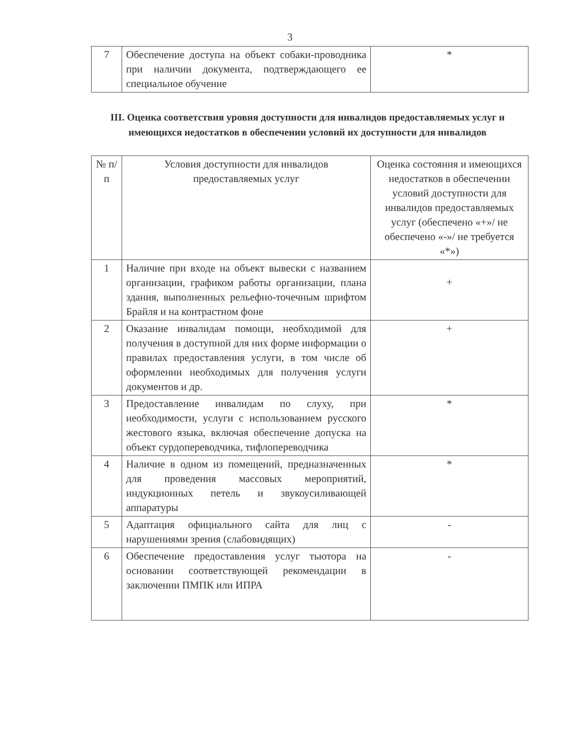3
| 7 | Обеспечение доступа на объект собаки-проводника при наличии документа, подтверждающего ее специальное обучение | * |
III. Оценка соответствия уровня доступности для инвалидов предоставляемых услуг и имеющихся недостатков в обеспечении условий их доступности для инвалидов
| № п/п | Условия доступности для инвалидов предоставляемых услуг | Оценка состояния и имеющихся недостатков в обеспечении условий доступности для инвалидов предоставляемых услуг (обеспечено «+»/ не обеспечено «-»/ не требуется «*») |
| 1 | Наличие при входе на объект вывески с названием организации, графиком работы организации, плана здания, выполненных рельефно-точечным шрифтом Брайля и на контрастном фоне | + |
| 2 | Оказание инвалидам помощи, необходимой для получения в доступной для них форме информации о правилах предоставления услуги, в том числе об оформлении необходимых для получения услуги документов и др. | + |
| 3 | Предоставление инвалидам по слуху, при необходимости, услуги с использованием русского жестового языка, включая обеспечение допуска на объект сурдопереводчика, тифлопереводчика | * |
| 4 | Наличие в одном из помещений, предназначенных для проведения массовых мероприятий, индукционных петель и звукоусиливающей аппаратуры | * |
| 5 | Адаптация официального сайта для лиц с нарушениями зрения (слабовидящих) | - |
| 6 | Обеспечение предоставления услуг тьютора на основании соответствующей рекомендации в заключении ПМПК или ИПРА | - |